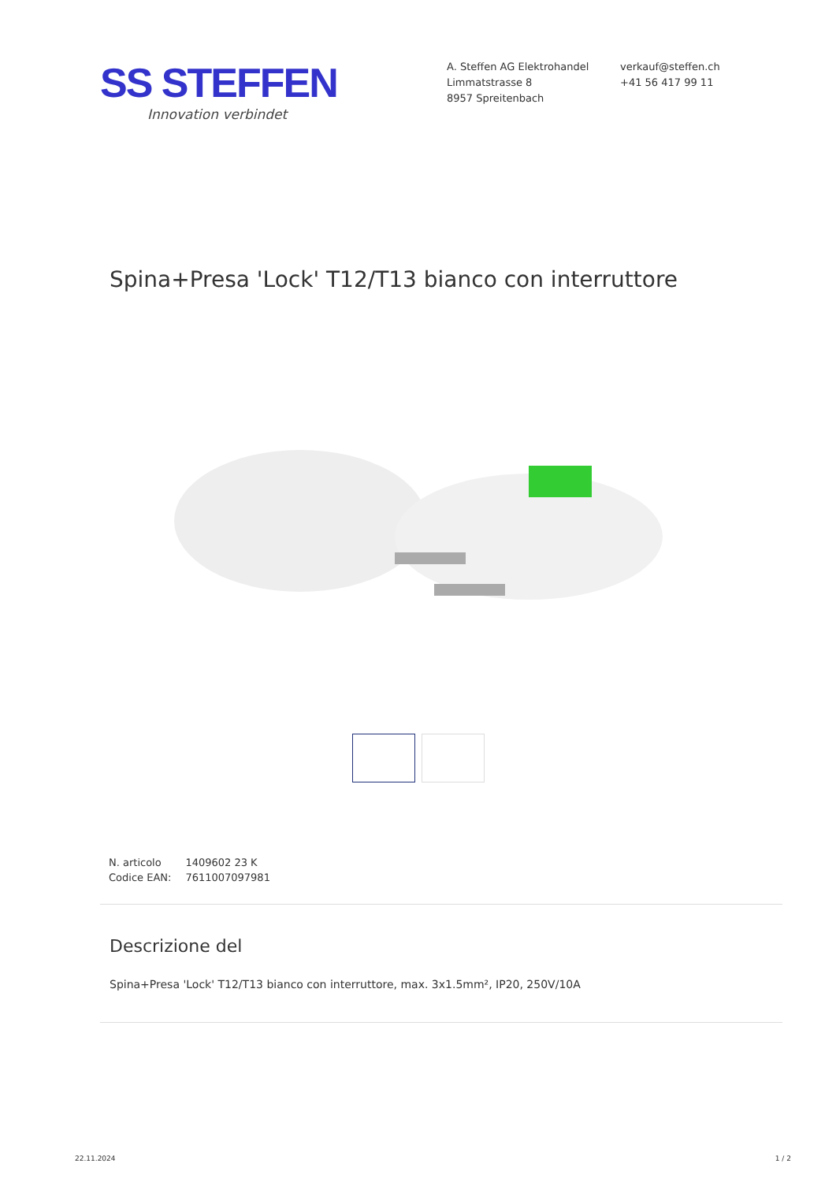SS STEFFEN
Innovation verbindet
A. Steffen AG Elektrohandel
Limmatstrasse 8
8957 Spreitenbach
verkauf@steffen.ch
+41 56 417 99 11
Spina+Presa 'Lock' T12/T13 bianco con interruttore
| N. articolo | 1409602 23 K |
| Codice EAN: | 7611007097981 |
Descrizione del
Spina+Presa 'Lock' T12/T13 bianco con interruttore, max. 3x1.5mm², IP20, 250V/10A
22.11.2024 1 / 2